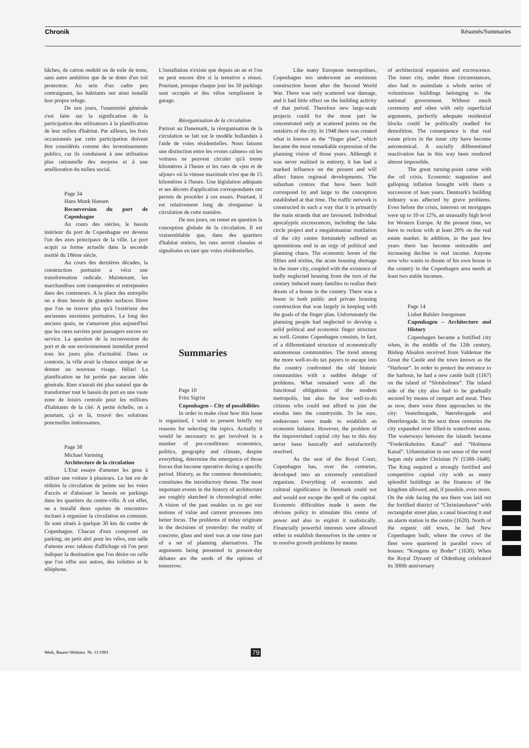Chronik Résumés/Summaries
bâches, de carton ondulé ou de toile de tente, sans autre ambition que de se doter d'un toit protecteur. Au sein d'un cadre peu contraignant, les habitants ont ainsi installé leur propre refuge.
De nos jours, l'unanimité générale s'est faite sur la signification de la participation des utilisateurs à la planification de leur milieu d'habitat. Par ailleurs, les frais occasionnés par cette participation doivent être considérés comme des investissements publics, car ils conduisent à une utilisation plus rationnelle des moyens et à une amélioration du milieu social.
Page 34
Hans Munk Hansen
Reconversion du port de Copenhague
Au cours des siècles, le bassin intérieur du port de Copenhague est devenu l'un des axes principaux de la ville. Le port acquit sa forme actuelle dans la seconde moitié du 18ème siècle.
Au cours des dernières décades, la construction portuaire a vécu une transformation radicale. Maintenant, les marchandises sont transportées et entreposées dans des conteneurs. A la place des entrepôts on a donc besoin de grandes surfaces libres que l'on ne trouve plus qu'à l'extérieur des anciennes enceintes portuaires. Le long des anciens quais, ne s'amarrent plus aujourd'hui que les rares navires pour passagers encore en service. La question de la reconversion du port et de son environnement immédiat prend tous les jours plus d'actualité. Dans ce contexte, la ville avait la chance unique de se donner un nouveau visage. Hélas! La planification ne fut portée par aucune idée générale. Rien n'aurait été plus naturel que de transformer tout le bassin du port en une vaste zone de loisirs centrale pour les millions d'habitants de la cité. A petite échelle, on a pourtant, çà et là, trouvé des solutions ponctuelles intéressantes.
Page 38
Michael Varming
Architecture de la circulation
L'Etat essaye d'amener les gens à utiliser une voiture à plusieurs. Le but est de réduire la circulation de pointe sur les voies d'accès et d'abaisser le besoin en parkings dans les quartiers du centre-ville. A cet effet, on a installé deux «points de rencontre» incitant à organiser la circulation en commun. Ils sont situés à quelque 30 km du centre de Copenhague. Chacun d'eux comprend un parking, un petit abri pour les vélos, une salle d'attente avec tableau d'affichage où l'on peut indiquer la destination que l'on désire ou celle que l'on offre aux autres, des toilettes et le téléphone.
L'installation n'existe que depuis un an et l'on ne peut encore dire si la tentative a réussi. Pourtant, presque chaque jour les 50 parkings sont occupés et des vélos remplissent le garage.
Réorganisation de la circulation
Partout au Danemark, la réorganisation de la circulation se fait sur le modèle hollandais à l'aide de voies résidentielles. Nous faisons une distinction entre les «voies calmes» où les voitures ne peuvent circuler qu'à trente kilomètres à l'heure et les rues de «jeu et de séjour» où la vitesse maximale n'est que de 15 kilomètres à l'heure. Une législation adéquate et ses décrets d'application correspondants ont permis de procéder à ces essais. Pourtant, il est relativement long de réorganiser la circulation de cette manière.
De nos jours, on remet en question la conception globale de la circulation. Il est vraisemblable que, dans des quartiers d'habitat entiers, les rues seront classées et signalisées en tant que voies résidentielles.
Summaries
Page 10
Fritz Sigrist
Copenhagen – City of possibilities
In order to make clear how this Issue is organized, I wish to present briefly my reasons for selecting the topics. Actually it would be necessary to get involved in a number of pre-conditions: economics, politics, geography and climate, despite everything, determine the emergence of those forces that become operative during a specific period. History, as the common denominator, constitutes the introductory theme. The most important events in the history of architecture are roughly sketched in chronological order. A vision of the past enables us to get our notions of value and current processes into better focus. The problems of today originate in the decisions of yesterday: the reality of concrete, glass and steel was at one time part of a set of planning alternatives. The arguments being presented in present-day debates are the seeds of the options of tomorrow.
Like many European metropolises, Copenhagen too underwent an enormous construction boom after the Second World War. There was only scattered war damage, and it had little effect on the building activity of that period. Therefore new large-scale projects could for the most part be concentrated only at scattered points on the outskirts of the city. In 1948 there was created what is known as the “finger plan”, which became the most remarkable expression of the planning vision of those years. Although it was never realized in entirety, it has had a marked influence on the present and will affect future regional developments. The suburban centres that have been built correspond by and large to the conception established at that time. The traffic network is constructed in such a way that it is primarily the main strands that are favoured. Individual apocalyptic excrescences, including the lake circle project and a megalomaniac mutilation of the city centre fortunately suffered an ignominious end in an orgy of political and planning chaos. The economic boom of the fifties and sixties, the acute housing shortage in the inner city, coupled with the existence of badly neglected housing from the turn of the century induced many families to realize their dream of a house in the country. There was a boom in both public and private housing construction that was largely in keeping with the goals of the finger plan. Unfortunately the planning people had neglected to develop a solid political and economic finger structure as well. Greater Copenhagen consists, in fact, of a differentiated structure of economically autonomous communities. The trend among the more well-to-do tax payers to escape into the country confronted the old historic communities with a sudden deluge of problems. What remained were all the functional obligations of the modern metropolis, but also the less well-to-do citizens who could not afford to join the exodus into the countryside. To be sure, endeavours were made to establish an economic balance. However, the problem of the impoverished capital city has to this day never been basically and satisfactorily resolved.
As the seat of the Royal Court, Copenhagen has, over the centuries, developed into an extremely centralized organism. Everything of economic and cultural significance in Denmark could not and would not escape the spell of the capital. Economic difficulties made it seem the obvious policy to stimulate this centre of power and also to exploit it realistically. Financially powerful interests were allowed either to establish themselves in the centre or to resolve growth problems by means
of architectural expansion and excrescence. The inner city, under these circumstances, also had to assimilate a whole series of voluminous buildings belonging to the national government. Without much ceremony and often with only superficial arguments, perfectly adequate residential blocks could be politically readied for demolition. The consequence is that real estate prices in the inner city have become astronomical. A socially differentiated reactivation has in this way been rendered almost impossible.
The great turning-point came with the oil crisis. Economic stagnation and galloping inflation brought with them a succession of lean years. Denmark's building industry was affected by grave problems. Even before the crisis, interests on mortgages were up to 10 or 12%, an unusually high level for Western Europe. At the present time, we have to reckon with at least 20% on the real estate market. In addition, in the past few years there has become noticeable and increasing decline in real income. Anyone now who wants to dream of his own house in the country in the Copenhagen area needs at least two stable incomes.
Page 14
Lisbet Balslev Joergensen
Copenhagen – Architecture and History
Copenhagen became a fortified city when, in the middle of the 12th century, Bishop Absalon received from Valdemar the Great the Castle and the town known as the “Harbour”. In order to protect the entrance to the harbour, he had a new castle built (1167) on the island of “Slotsholmen”. The inland side of the city also had to be gradually secured by means of rampart and moat. Then as now, there were three approaches to the city: Vesterbrogade, Nørrebrogade and Østerbrogade. In the next three centuries the city expanded over filled-in waterfront areas. The waterways between the islands became “Frederiksholms Kanal” and “Holmens Kanal”. Urbanization in our sense of the word began only under Christian IV (1588–1648). The King required a strongly fortified and competitive capital city with as many splendid buildings as the finances of the kingdom allowed, and, if possible, even more. On the side facing the sea there was laid out the fortified district of “Christianshavn” with rectangular street plan, a canal bisecting it and an alarm station in the centre (1620). North of the organic old town, he had New Copenhagen built, where the crews of the fleet were quartered in parallel rows of houses: “Kongens ny Boder” (1630). When the Royal Dynasty of Oldenburg celebrated its 300th anniversary
Werk, Bauen+Wohnen Nr. 11/1981
79